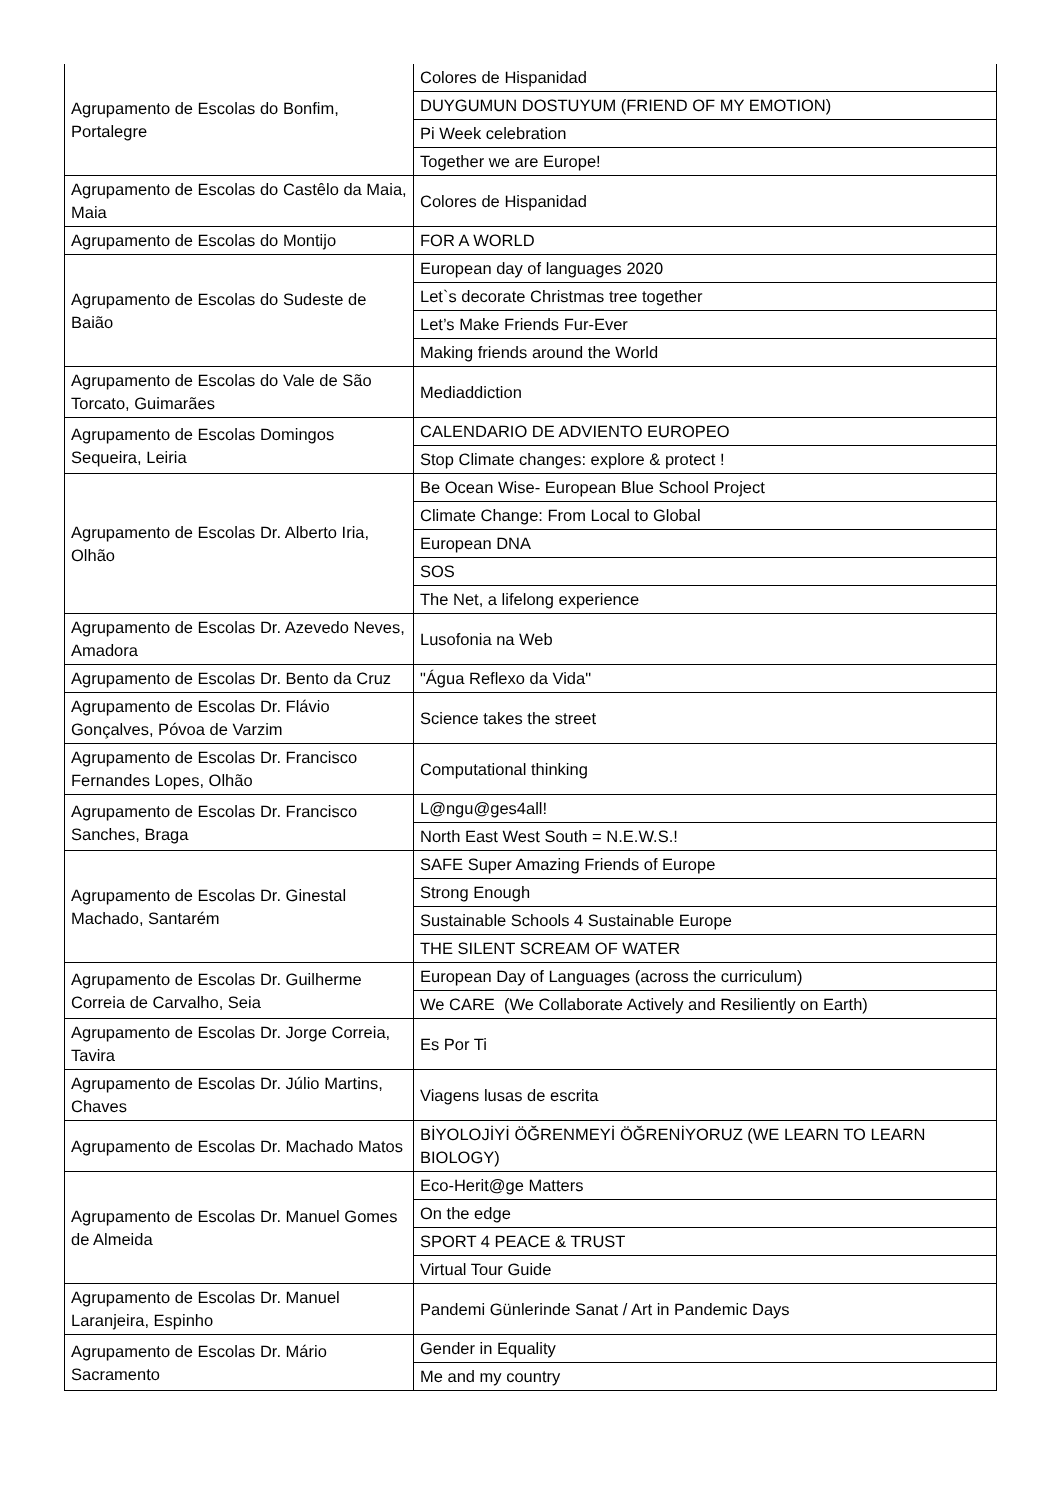| Agrupamento de Escolas do Bonfim, Portalegre | Colores de Hispanidad |
| | DUYGUMUN DOSTUYUM (FRIEND OF MY EMOTION) |
| | Pi Week celebration |
| | Together we are Europe! |
| Agrupamento de Escolas do Castêlo da Maia, Maia | Colores de Hispanidad |
| Agrupamento de Escolas do Montijo | FOR A WORLD |
| Agrupamento de Escolas do Sudeste de Baião | European day of languages 2020 |
| | Let`s decorate Christmas tree together |
| | Let’s Make Friends Fur-Ever |
| | Making friends around the World |
| Agrupamento de Escolas do Vale de São Torcato, Guimarães | Mediaddiction |
| Agrupamento de Escolas Domingos Sequeira, Leiria | CALENDARIO DE ADVIENTO EUROPEO |
| | Stop Climate changes: explore & protect ! |
| Agrupamento de Escolas Dr. Alberto Iria, Olhão | Be Ocean Wise- European Blue School Project |
| | Climate Change: From Local to Global |
| | European DNA |
| | SOS |
| | The Net, a lifelong experience |
| Agrupamento de Escolas Dr. Azevedo Neves, Amadora | Lusofonia na Web |
| Agrupamento de Escolas Dr. Bento da Cruz | "Água Reflexo da Vida" |
| Agrupamento de Escolas Dr. Flávio Gonçalves, Póvoa de Varzim | Science takes the street |
| Agrupamento de Escolas Dr. Francisco Fernandes Lopes, Olhão | Computational thinking |
| Agrupamento de Escolas Dr. Francisco Sanches, Braga | L@ngu@ges4all! |
| | North East West South = N.E.W.S.! |
| Agrupamento de Escolas Dr. Ginestal Machado, Santarém | SAFE Super Amazing Friends of Europe |
| | Strong Enough |
| | Sustainable Schools 4 Sustainable Europe |
| | THE SILENT SCREAM OF WATER |
| Agrupamento de Escolas Dr. Guilherme Correia de Carvalho, Seia | European Day of Languages (across the curriculum) |
| | We CARE (We Collaborate Actively and Resiliently on Earth) |
| Agrupamento de Escolas Dr. Jorge Correia, Tavira | Es Por Ti |
| Agrupamento de Escolas Dr. Júlio Martins, Chaves | Viagens lusas de escrita |
| Agrupamento de Escolas Dr. Machado Matos | BİYOLOJİYİ ÖĞRENMEYİ ÖĞRENİYORUZ (WE LEARN TO LEARN BIOLOGY) |
| Agrupamento de Escolas Dr. Manuel Gomes de Almeida | Eco-Herit@ge Matters |
| | On the edge |
| | SPORT 4 PEACE & TRUST |
| | Virtual Tour Guide |
| Agrupamento de Escolas Dr. Manuel Laranjeira, Espinho | Pandemi Günlerinde Sanat / Art in Pandemic Days |
| Agrupamento de Escolas Dr. Mário Sacramento | Gender in Equality |
| | Me and my country |